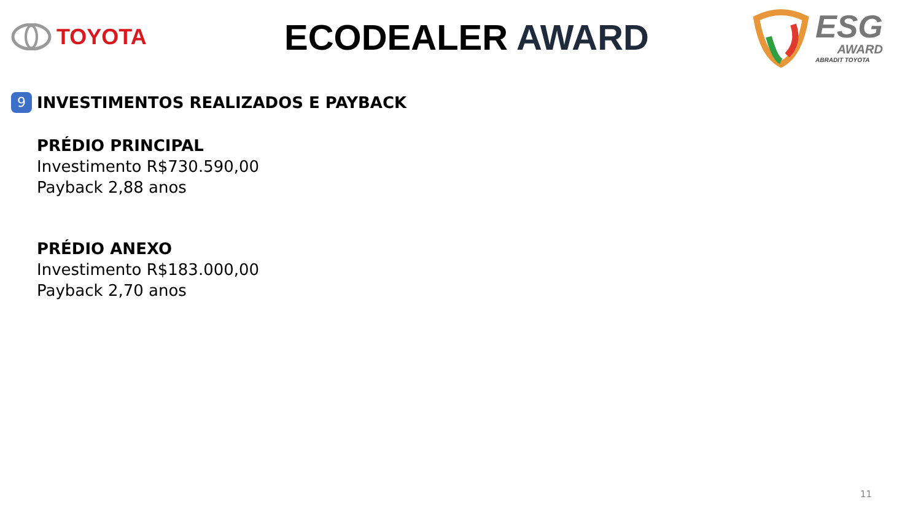TOYOTA
ECODEALER AWARD
ESG
AWARD
ABRADIT TOYOTA
9
INVESTIMENTOS REALIZADOS E PAYBACK
PRÉDIO PRINCIPAL
Investimento R$730.590,00
Payback 2,88 anos
PRÉDIO ANEXO
Investimento R$183.000,00
Payback 2,70 anos
11